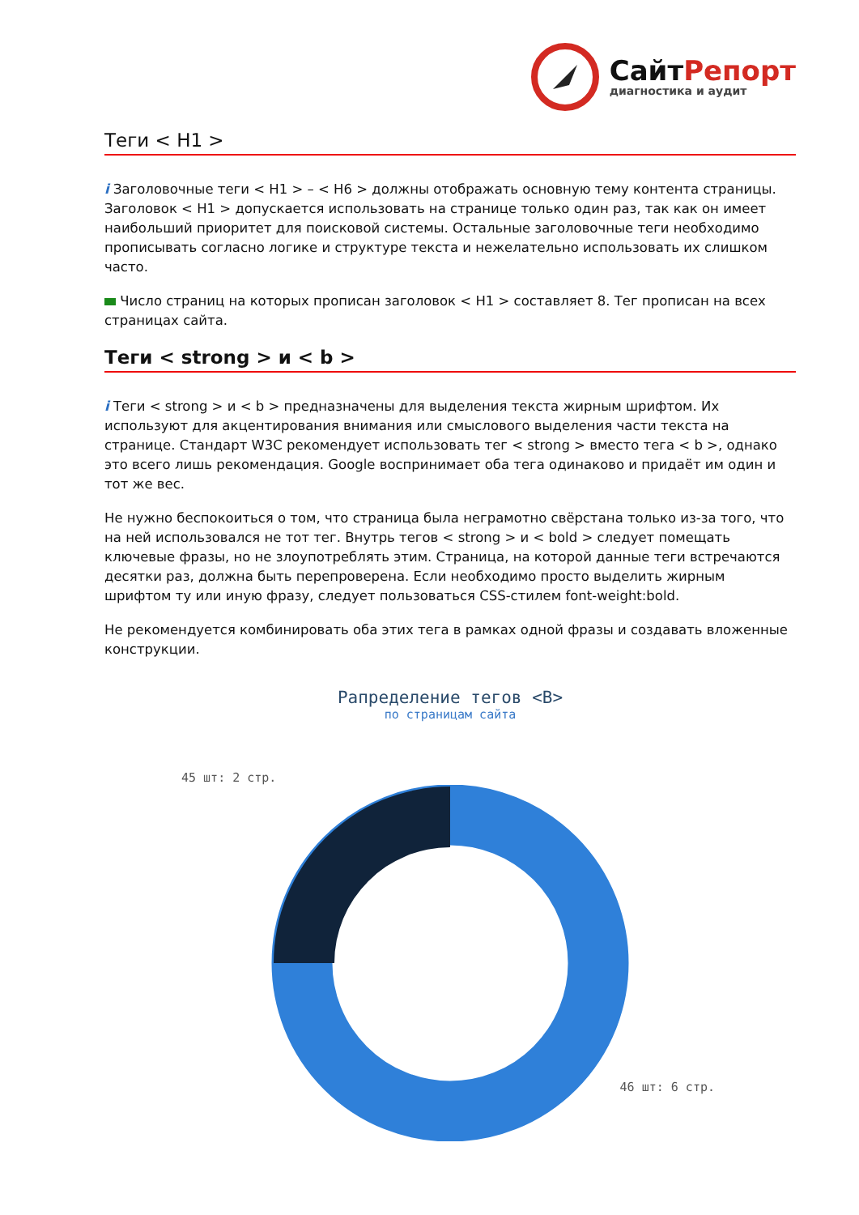СайтРепорт
диагностика и аудит
Теги < H1 >
i Заголовочные теги < H1 > – < H6 > должны отображать основную тему контента страницы. Заголовок < H1 > допускается использовать на странице только один раз, так как он имеет наибольший приоритет для поисковой системы. Остальные заголовочные теги необходимо прописывать согласно логике и структуре текста и нежелательно использовать их слишком часто.
Число страниц на которых прописан заголовок < H1 > составляет 8. Тег прописан на всех страницах сайта.
Теги < strong > и < b >
i Теги < strong > и < b > предназначены для выделения текста жирным шрифтом. Их используют для акцентирования внимания или смыслового выделения части текста на странице. Стандарт W3C рекомендует использовать тег < strong > вместо тега < b >, однако это всего лишь рекомендация. Google воспринимает оба тега одинаково и придаёт им один и тот же вес.
Не нужно беспокоиться о том, что страница была неграмотно свёрстана только из-за того, что на ней использовался не тот тег. Внутрь тегов < strong > и < bold > следует помещать ключевые фразы, но не злоупотреблять этим. Страница, на которой данные теги встречаются десятки раз, должна быть перепроверена. Если необходимо просто выделить жирным шрифтом ту или иную фразу, следует пользоваться CSS-стилем font-weight:bold.
Не рекомендуется комбинировать оба этих тега в рамках одной фразы и создавать вложенные конструкции.
Рапределение тегов <B>
по страницам сайта
45 шт: 2 стр.
46 шт: 6 стр.